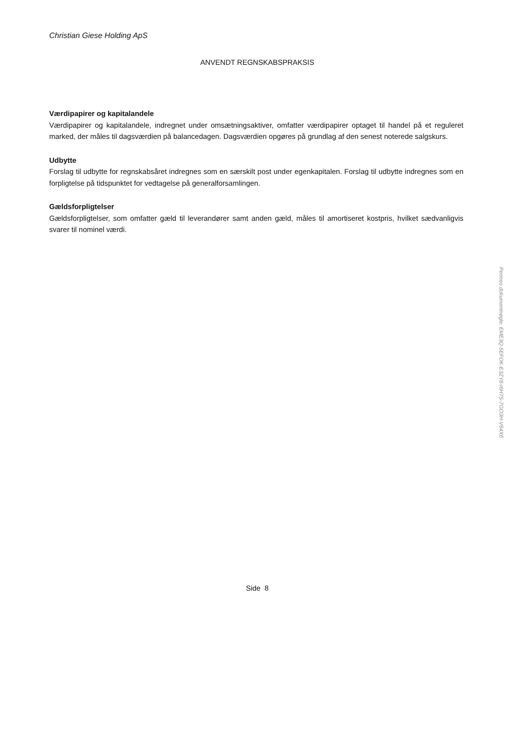Christian Giese Holding ApS
ANVENDT REGNSKABSPRAKSIS
Værdipapirer og kapitalandele
Værdipapirer og kapitalandele, indregnet under omsætningsaktiver, omfatter værdipapirer optaget til handel på et reguleret marked, der måles til dagsværdien på balancedagen. Dagsværdien opgøres på grundlag af den senest noterede salgskurs.
Udbytte
Forslag til udbytte for regnskabsåret indregnes som en særskilt post under egenkapitalen. Forslag til udbytte indregnes som en forpligtelse på tidspunktet for vedtagelse på generalforsamlingen.
Gældsforpligtelser
Gældsforpligtelser, som omfatter gæld til leverandører samt anden gæld, måles til amortiseret kostpris, hvilket sædvanligvis svarer til nominel værdi.
Side 8
Penneo dokumentnøgle: EME3Q-5EFOK-E3ZY8-I6H7S-7GO3H-V64X6